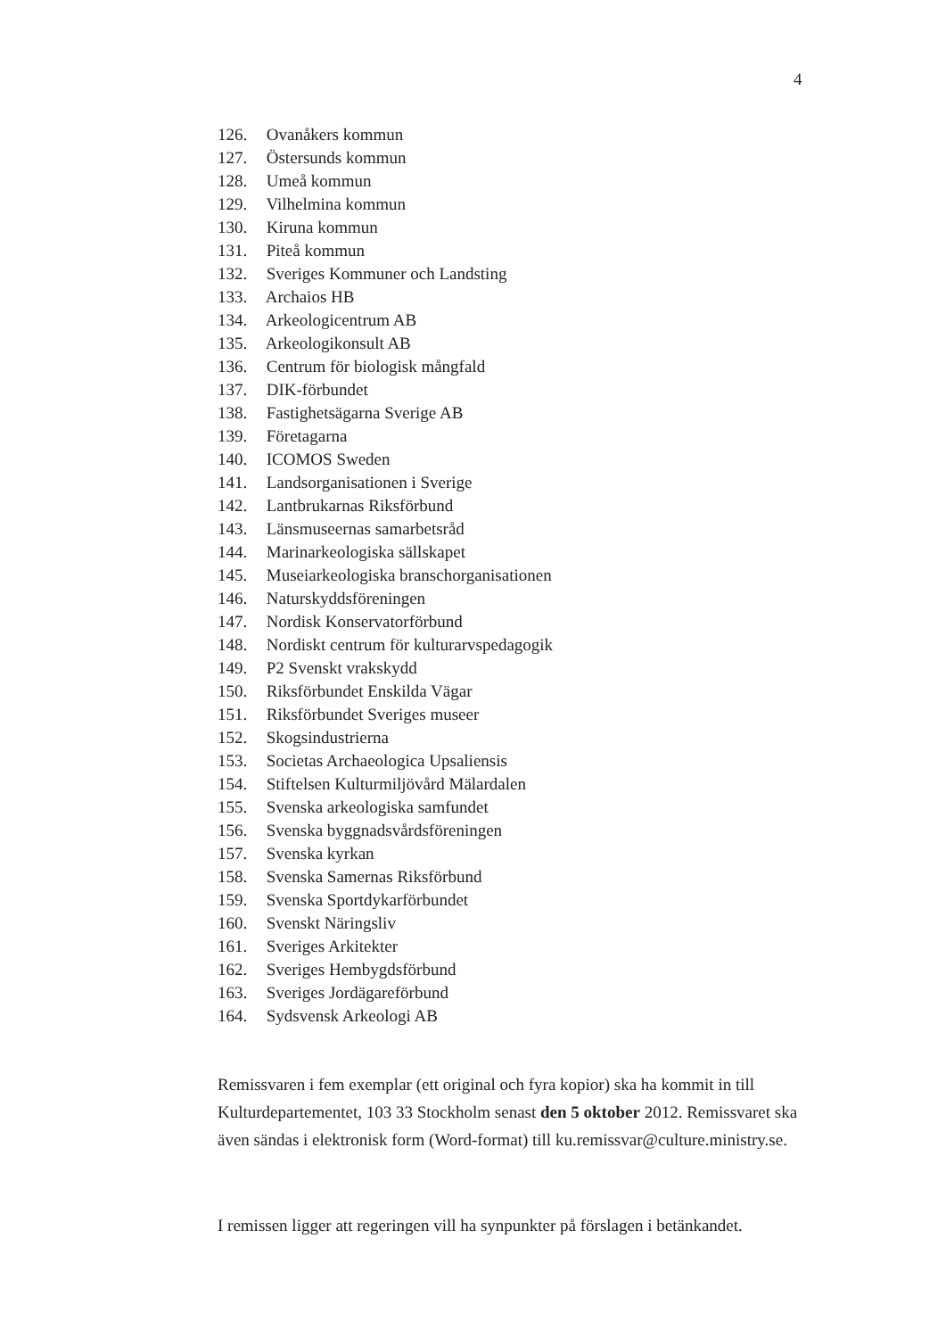4
126. Ovanåkers kommun
127. Östersunds kommun
128. Umeå kommun
129. Vilhelmina kommun
130. Kiruna kommun
131. Piteå kommun
132. Sveriges Kommuner och Landsting
133. Archaios HB
134. Arkeologicentrum AB
135. Arkeologikonsult AB
136. Centrum för biologisk mångfald
137. DIK-förbundet
138. Fastighetsägarna Sverige AB
139. Företagarna
140. ICOMOS Sweden
141. Landsorganisationen i Sverige
142. Lantbrukarnas Riksförbund
143. Länsmuseernas samarbetsråd
144. Marinarkeologiska sällskapet
145. Museiarkeologiska branschorganisationen
146. Naturskyddsföreningen
147. Nordisk Konservatorförbund
148. Nordiskt centrum för kulturarvspedagogik
149. P2 Svenskt vrakskydd
150. Riksförbundet Enskilda Vägar
151. Riksförbundet Sveriges museer
152. Skogsindustrierna
153. Societas Archaeologica Upsaliensis
154. Stiftelsen Kulturmiljövård Mälardalen
155. Svenska arkeologiska samfundet
156. Svenska byggnadsvårdsföreningen
157. Svenska kyrkan
158. Svenska Samernas Riksförbund
159. Svenska Sportdykarförbundet
160. Svenskt Näringsliv
161. Sveriges Arkitekter
162. Sveriges Hembygdsförbund
163. Sveriges Jordägareförbund
164. Sydsvensk Arkeologi AB
Remissvaren i fem exemplar (ett original och fyra kopior) ska ha kommit in till Kulturdepartementet, 103 33 Stockholm senast den 5 oktober 2012. Remissvaret ska även sändas i elektronisk form (Word-format) till ku.remissvar@culture.ministry.se.
I remissen ligger att regeringen vill ha synpunkter på förslagen i betänkandet.